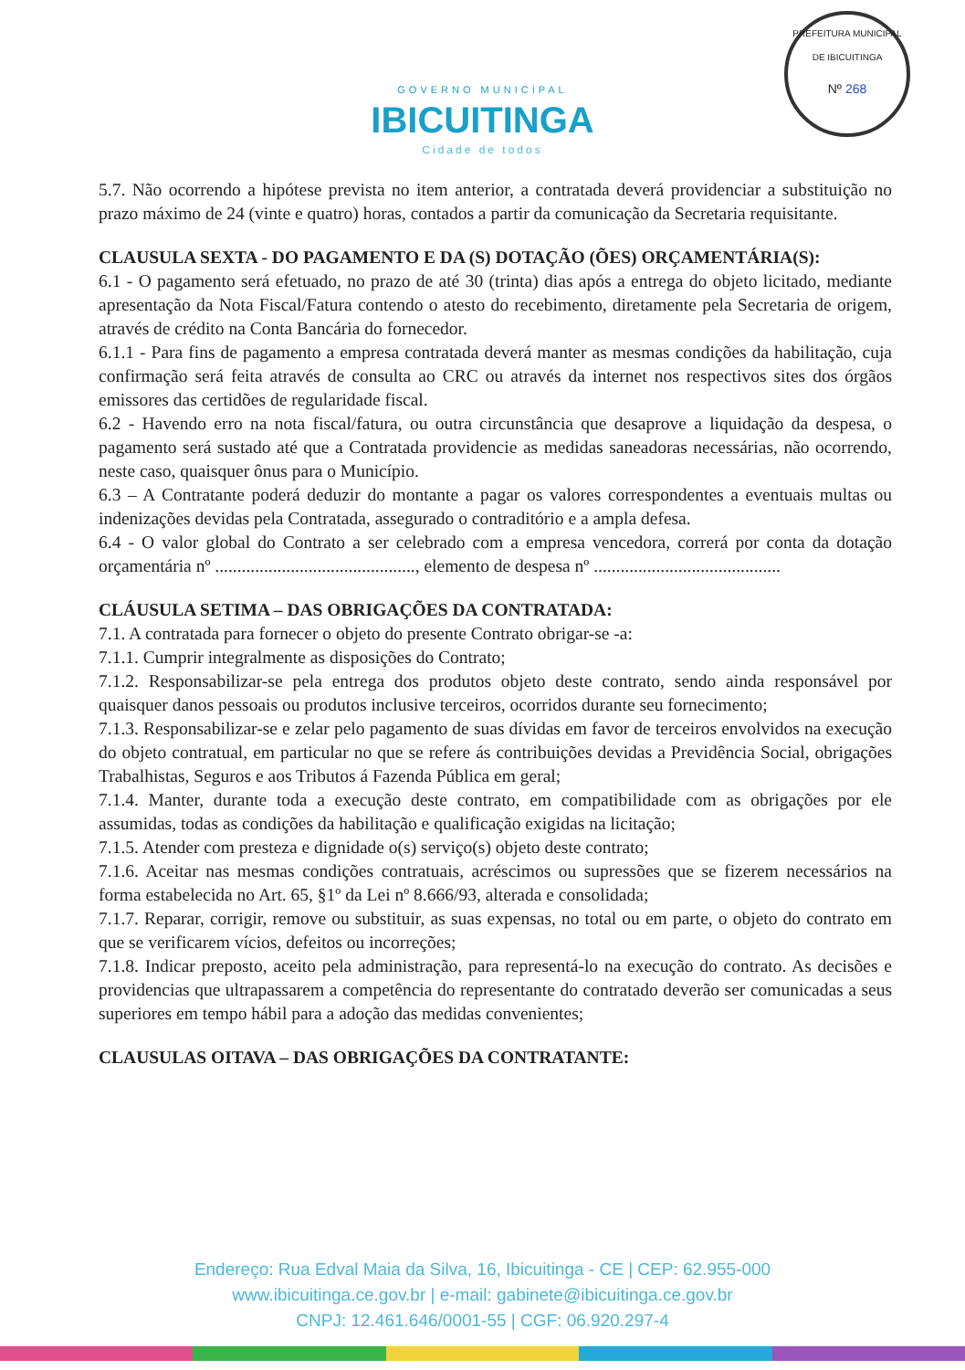GOVERNO MUNICIPAL
IBICUITINGA
Cidade de todos
PREFEITURA MUNICIPAL DE IBICUITINGA
Nº 268
5.7. Não ocorrendo a hipótese prevista no item anterior, a contratada deverá providenciar a substituição no prazo máximo de 24 (vinte e quatro) horas, contados a partir da comunicação da Secretaria requisitante.
CLAUSULA SEXTA - DO PAGAMENTO E DA (S) DOTAÇÃO (ÕES) ORÇAMENTÁRIA(S):
6.1 - O pagamento será efetuado, no prazo de até 30 (trinta) dias após a entrega do objeto licitado, mediante apresentação da Nota Fiscal/Fatura contendo o atesto do recebimento, diretamente pela Secretaria de origem, através de crédito na Conta Bancária do fornecedor.
6.1.1 - Para fins de pagamento a empresa contratada deverá manter as mesmas condições da habilitação, cuja confirmação será feita através de consulta ao CRC ou através da internet nos respectivos sites dos órgãos emissores das certidões de regularidade fiscal.
6.2 - Havendo erro na nota fiscal/fatura, ou outra circunstância que desaprove a liquidação da despesa, o pagamento será sustado até que a Contratada providencie as medidas saneadoras necessárias, não ocorrendo, neste caso, quaisquer ônus para o Município.
6.3 – A Contratante poderá deduzir do montante a pagar os valores correspondentes a eventuais multas ou indenizações devidas pela Contratada, assegurado o contraditório e a ampla defesa.
6.4 - O valor global do Contrato a ser celebrado com a empresa vencedora, correrá por conta da dotação orçamentária nº ............................................., elemento de despesa nº ..........................................
CLÁUSULA SETIMA – DAS OBRIGAÇÕES DA CONTRATADA:
7.1. A contratada para fornecer o objeto do presente Contrato obrigar-se -a:
7.1.1. Cumprir integralmente as disposições do Contrato;
7.1.2. Responsabilizar-se pela entrega dos produtos objeto deste contrato, sendo ainda responsável por quaisquer danos pessoais ou produtos inclusive terceiros, ocorridos durante seu fornecimento;
7.1.3. Responsabilizar-se e zelar pelo pagamento de suas dívidas em favor de terceiros envolvidos na execução do objeto contratual, em particular no que se refere ás contribuições devidas a Previdência Social, obrigações Trabalhistas, Seguros e aos Tributos á Fazenda Pública em geral;
7.1.4. Manter, durante toda a execução deste contrato, em compatibilidade com as obrigações por ele assumidas, todas as condições da habilitação e qualificação exigidas na licitação;
7.1.5. Atender com presteza e dignidade o(s) serviço(s) objeto deste contrato;
7.1.6. Aceitar nas mesmas condições contratuais, acréscimos ou supressões que se fizerem necessários na forma estabelecida no Art. 65, §1º da Lei nº 8.666/93, alterada e consolidada;
7.1.7. Reparar, corrigir, remove ou substituir, as suas expensas, no total ou em parte, o objeto do contrato em que se verificarem vícios, defeitos ou incorreções;
7.1.8. Indicar preposto, aceito pela administração, para representá-lo na execução do contrato. As decisões e providencias que ultrapassarem a competência do representante do contratado deverão ser comunicadas a seus superiores em tempo hábil para a adoção das medidas convenientes;
CLAUSULAS OITAVA – DAS OBRIGAÇÕES DA CONTRATANTE:
Endereço: Rua Edval Maia da Silva, 16, Ibicuitinga - CE | CEP: 62.955-000
www.ibicuitinga.ce.gov.br | e-mail: gabinete@ibicuitinga.ce.gov.br
CNPJ: 12.461.646/0001-55 | CGF: 06.920.297-4